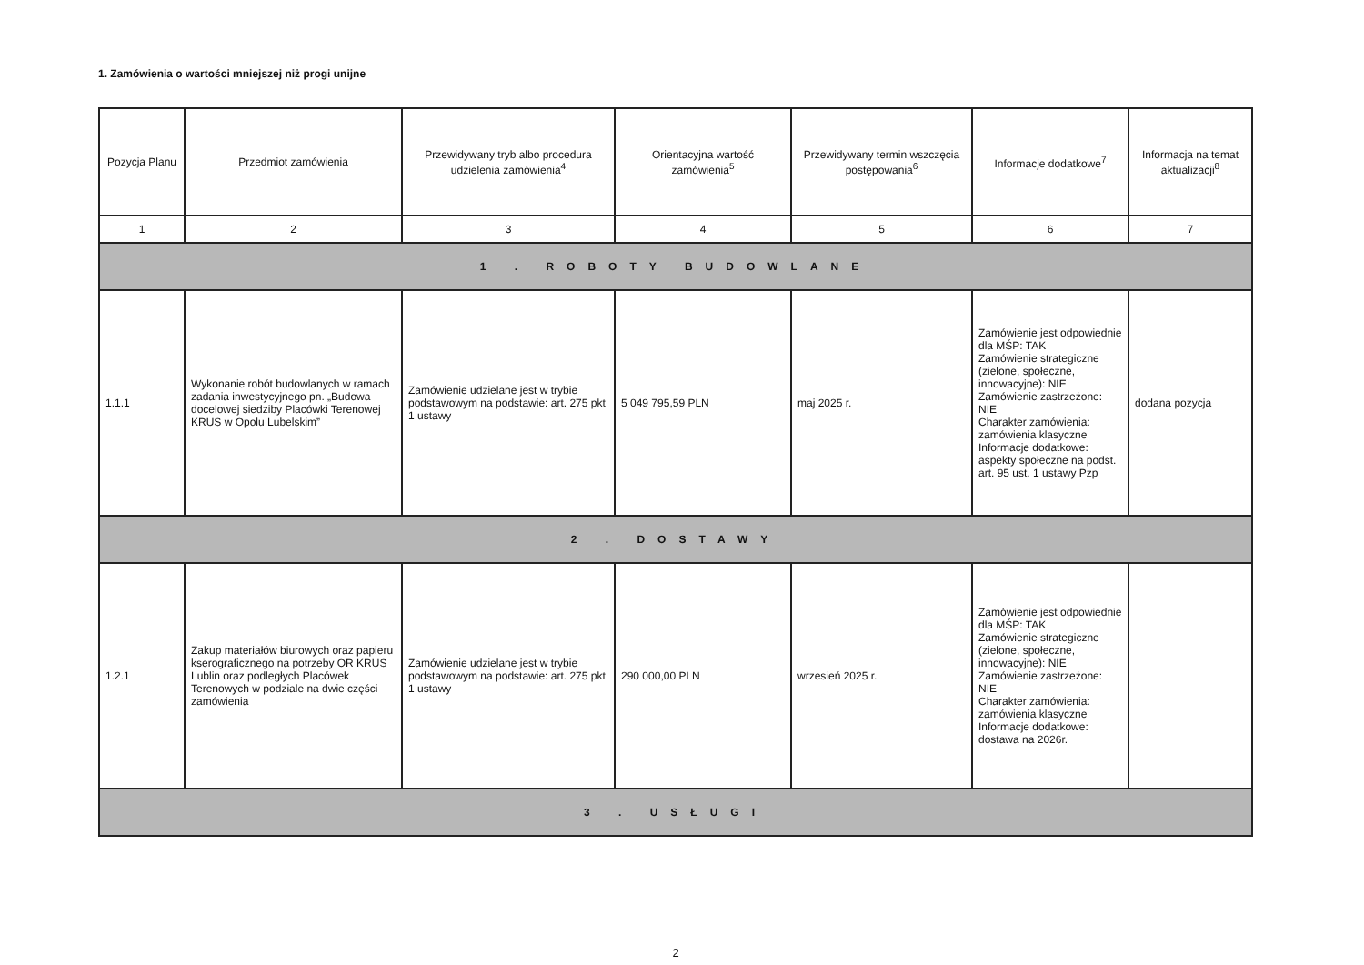1. Zamówienia o wartości mniejszej niż progi unijne
| Pozycja Planu | Przedmiot zamówienia | Przewidywany tryb albo procedura udzielenia zamówienia<sup>4</sup> | Orientacyjna wartość zamówienia<sup>5</sup> | Przewidywany termin wszczęcia postępowania<sup>6</sup> | Informacje dodatkowe<sup>7</sup> | Informacja na temat aktualizacji<sup>8</sup> |
| --- | --- | --- | --- | --- | --- | --- |
| 1 | 2 | 3 | 4 | 5 | 6 | 7 |
| 1 . ROBOTY BUDOWLANE | | | | | | |
| 1.1.1 | Wykonanie robót budowlanych w ramach zadania inwestycyjnego pn. „Budowa docelowej siedziby Placówki Terenowej KRUS w Opolu Lubelskim” | Zamówienie udzielane jest w trybie podstawowym na podstawie: art. 275 pkt 1 ustawy | 5 049 795,59 PLN | maj 2025 r. | Zamówienie jest odpowiednie dla MŚP: TAK Zamówienie strategiczne (zielone, społeczne, innowacyjne): NIE Zamówienie zastrzeżone: NIE Charakter zamówienia: zamówienia klasyczne Informacje dodatkowe: aspekty społeczne na podst. art. 95 ust. 1 ustawy Pzp | dodana pozycja |
| 2 . DOSTAWY | | | | | | |
| 1.2.1 | Zakup materiałów biurowych oraz papieru kserograficznego na potrzeby OR KRUS Lublin oraz podległych Placówek Terenowych w podziale na dwie części zamówienia | Zamówienie udzielane jest w trybie podstawowym na podstawie: art. 275 pkt 1 ustawy | 290 000,00 PLN | wrzesień 2025 r. | Zamówienie jest odpowiednie dla MŚP: TAK Zamówienie strategiczne (zielone, społeczne, innowacyjne): NIE Zamówienie zastrzeżone: NIE Charakter zamówienia: zamówienia klasyczne Informacje dodatkowe: dostawa na 2026r. | |
| 3 . USŁUGI | | | | | | |
2